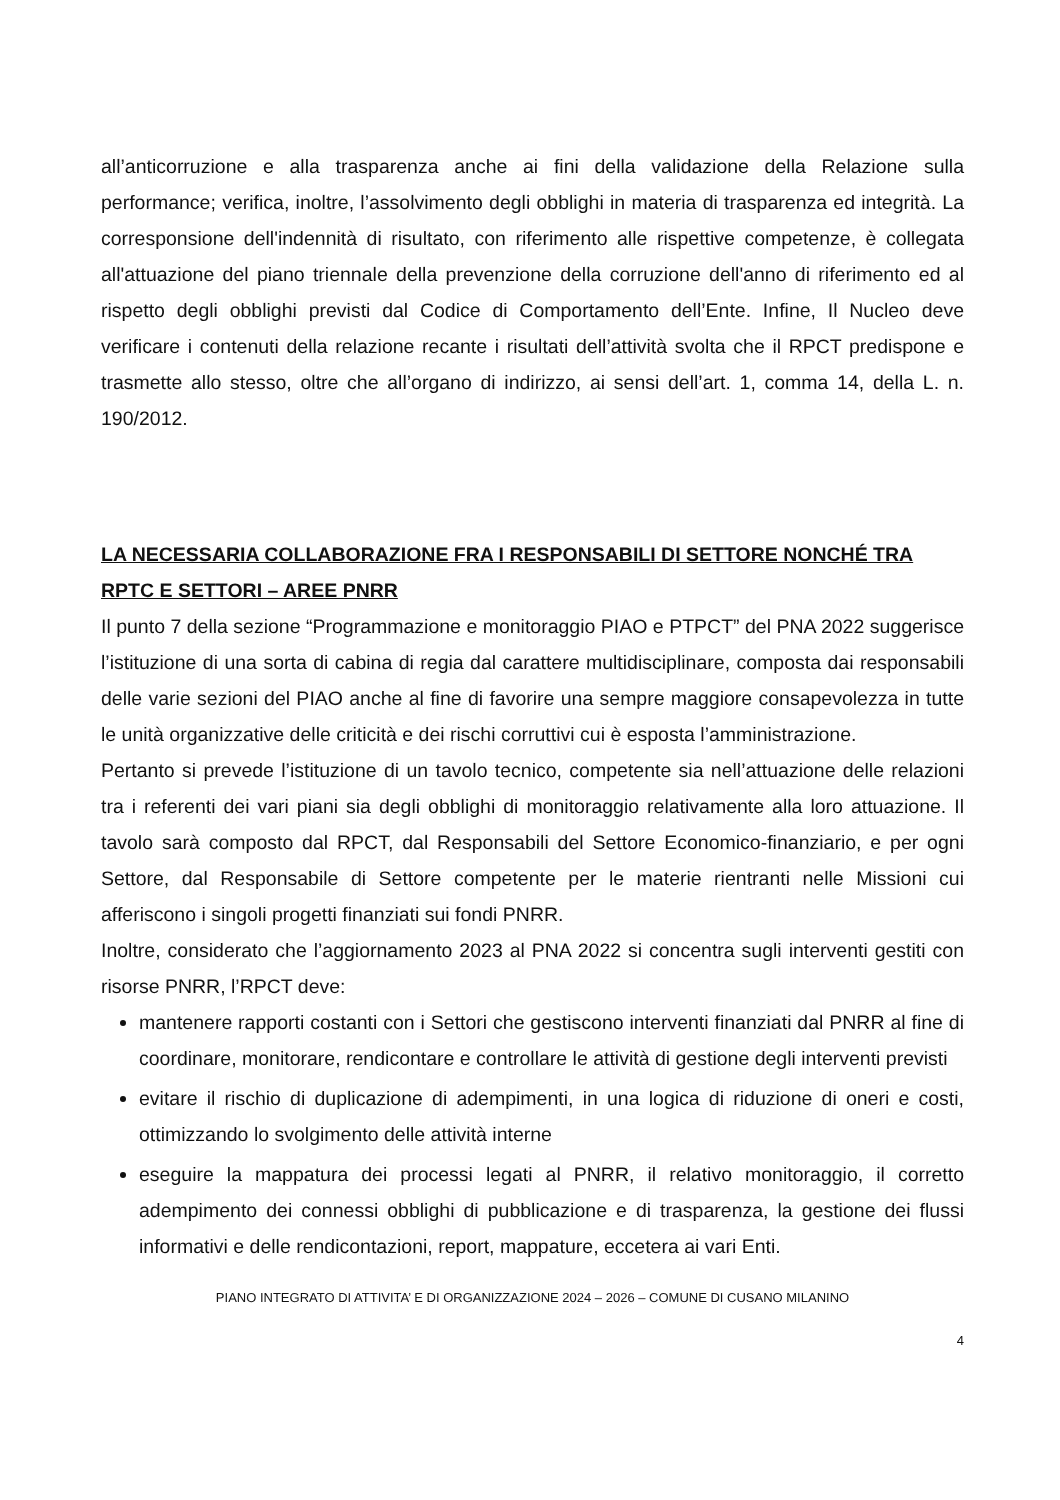all’anticorruzione e alla trasparenza anche ai fini della validazione della Relazione sulla performance; verifica, inoltre, l’assolvimento degli obblighi in materia di trasparenza ed integrità. La corresponsione dell'indennità di risultato, con riferimento alle rispettive competenze, è collegata all'attuazione del piano triennale della prevenzione della corruzione dell'anno di riferimento ed al rispetto degli obblighi previsti dal Codice di Comportamento dell’Ente. Infine, Il Nucleo deve verificare i contenuti della relazione recante i risultati dell’attività svolta che il RPCT predispone e trasmette allo stesso, oltre che all’organo di indirizzo, ai sensi dell’art. 1, comma 14, della L. n. 190/2012.
LA NECESSARIA COLLABORAZIONE FRA I RESPONSABILI DI SETTORE NONCHÉ TRA RPTC E SETTORI – AREE PNRR
Il punto 7 della sezione “Programmazione e monitoraggio PIAO e PTPCT” del PNA 2022 suggerisce l’istituzione di una sorta di cabina di regia dal carattere multidisciplinare, composta dai responsabili delle varie sezioni del PIAO anche al fine di favorire una sempre maggiore consapevolezza in tutte le unità organizzative delle criticità e dei rischi corruttivi cui è esposta l’amministrazione.
Pertanto si prevede l’istituzione di un tavolo tecnico, competente sia nell’attuazione delle relazioni tra i referenti dei vari piani sia degli obblighi di monitoraggio relativamente alla loro attuazione. Il tavolo sarà composto dal RPCT, dal Responsabili del Settore Economico-finanziario, e per ogni Settore, dal Responsabile di Settore competente per le materie rientranti nelle Missioni cui afferiscono i singoli progetti finanziati sui fondi PNRR.
Inoltre, considerato che l’aggiornamento 2023 al PNA 2022 si concentra sugli interventi gestiti con risorse PNRR, l’RPCT deve:
mantenere rapporti costanti con i Settori che gestiscono interventi finanziati dal PNRR al fine di coordinare, monitorare, rendicontare e controllare le attività di gestione degli interventi previsti
evitare il rischio di duplicazione di adempimenti, in una logica di riduzione di oneri e costi, ottimizzando lo svolgimento delle attività interne
eseguire la mappatura dei processi legati al PNRR, il relativo monitoraggio, il corretto adempimento dei connessi obblighi di pubblicazione e di trasparenza, la gestione dei flussi informativi e delle rendicontazioni, report, mappature, eccetera ai vari Enti.
PIANO INTEGRATO DI ATTIVITA’ E DI ORGANIZZAZIONE 2024 – 2026 – COMUNE DI CUSANO MILANINO
4